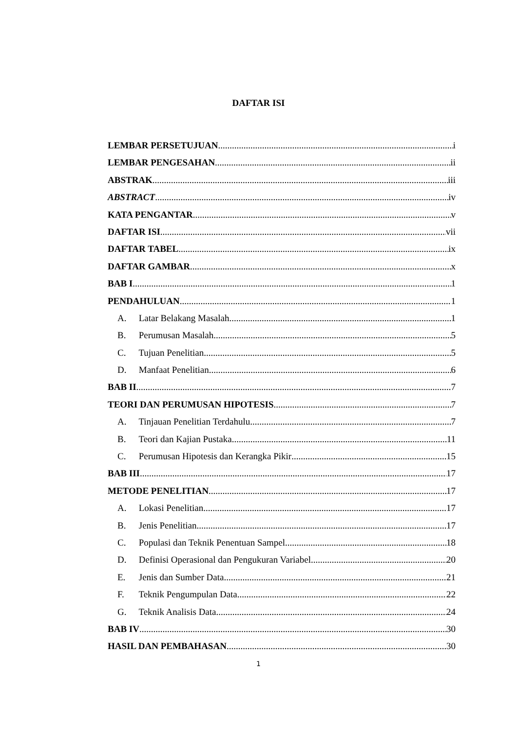DAFTAR ISI
LEMBAR PERSETUJUAN i
LEMBAR PENGESAHAN ii
ABSTRAK iii
ABSTRACT iv
KATA PENGANTAR v
DAFTAR ISI vii
DAFTAR TABEL ix
DAFTAR GAMBAR x
BAB I 1
PENDAHULUAN 1
A. Latar Belakang Masalah 1
B. Perumusan Masalah 5
C. Tujuan Penelitian 5
D. Manfaat Penelitian 6
BAB II 7
TEORI DAN PERUMUSAN HIPOTESIS 7
A. Tinjauan Penelitian Terdahulu 7
B. Teori dan Kajian Pustaka 11
C. Perumusan Hipotesis dan Kerangka Pikir 15
BAB III 17
METODE PENELITIAN 17
A. Lokasi Penelitian 17
B. Jenis Penelitian 17
C. Populasi dan Teknik Penentuan Sampel 18
D. Definisi Operasional dan Pengukuran Variabel 20
E. Jenis dan Sumber Data 21
F. Teknik Pengumpulan Data 22
G. Teknik Analisis Data 24
BAB IV 30
HASIL DAN PEMBAHASAN 30
1